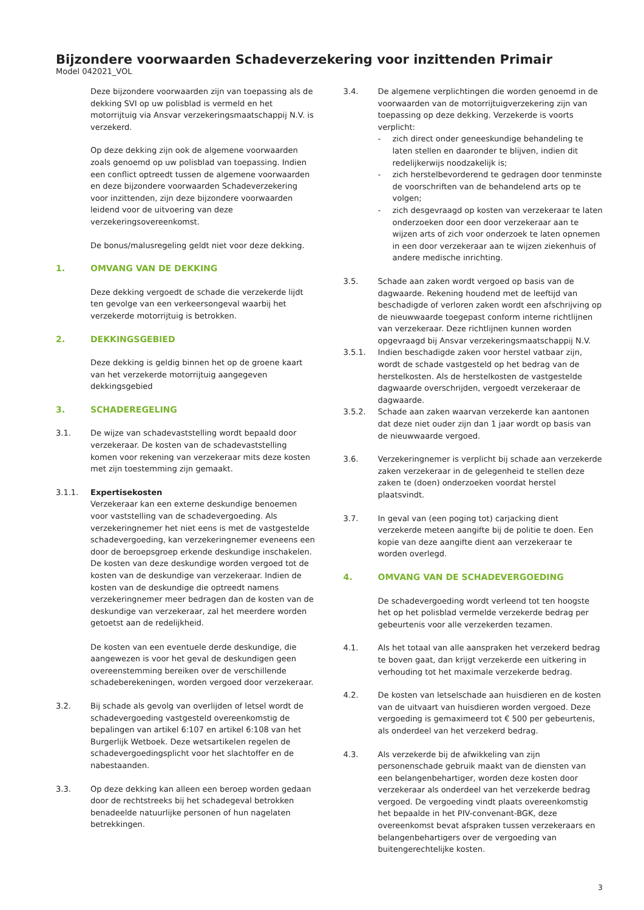Bijzondere voorwaarden Schadeverzekering voor inzittenden Primair
Model 042021_VOL
Deze bijzondere voorwaarden zijn van toepassing als de dekking SVI op uw polisblad is vermeld en het motorrijtuig via Ansvar verzekeringsmaatschappij N.V. is verzekerd.
Op deze dekking zijn ook de algemene voorwaarden zoals genoemd op uw polisblad van toepassing. Indien een conflict optreedt tussen de algemene voorwaarden en deze bijzondere voorwaarden Schadeverzekering voor inzittenden, zijn deze bijzondere voorwaarden leidend voor de uitvoering van deze verzekeringsovereenkomst.
De bonus/malusregeling geldt niet voor deze dekking.
1. OMVANG VAN DE DEKKING
Deze dekking vergoedt de schade die verzekerde lijdt ten gevolge van een verkeersongeval waarbij het verzekerde motorrijtuig is betrokken.
2. DEKKINGSGEBIED
Deze dekking is geldig binnen het op de groene kaart van het verzekerde motorrijtuig aangegeven dekkingsgebied
3. SCHADEREGELING
3.1. De wijze van schadevaststelling wordt bepaald door verzekeraar. De kosten van de schadevaststelling komen voor rekening van verzekeraar mits deze kosten met zijn toestemming zijn gemaakt.
3.1.1. Expertisekosten
Verzekeraar kan een externe deskundige benoemen voor vaststelling van de schadevergoeding. Als verzekeringnemer het niet eens is met de vastgestelde schadevergoeding, kan verzekeringnemer eveneens een door de beroepsgroep erkende deskundige inschakelen. De kosten van deze deskundige worden vergoed tot de kosten van de deskundige van verzekeraar. Indien de kosten van de deskundige die optreedt namens verzekeringnemer meer bedragen dan de kosten van de deskundige van verzekeraar, zal het meerdere worden getoetst aan de redelijkheid.
De kosten van een eventuele derde deskundige, die aangewezen is voor het geval de deskundigen geen overeenstemming bereiken over de verschillende schadeberekeningen, worden vergoed door verzekeraar.
3.2. Bij schade als gevolg van overlijden of letsel wordt de schadevergoeding vastgesteld overeenkomstig de bepalingen van artikel 6:107 en artikel 6:108 van het Burgerlijk Wetboek. Deze wetsartikelen regelen de schadevergoedingsplicht voor het slachtoffer en de nabestaanden.
3.3. Op deze dekking kan alleen een beroep worden gedaan door de rechtstreeks bij het schadegeval betrokken benadeelde natuurlijke personen of hun nagelaten betrekkingen.
3.4. De algemene verplichtingen die worden genoemd in de voorwaarden van de motorrijtuigverzekering zijn van toepassing op deze dekking. Verzekerde is voorts verplicht:
- zich direct onder geneeskundige behandeling te laten stellen en daaronder te blijven, indien dit redelijkerwijs noodzakelijk is;
- zich herstelbevorderend te gedragen door tenminste de voorschriften van de behandelend arts op te volgen;
- zich desgevraagd op kosten van verzekeraar te laten onderzoeken door een door verzekeraar aan te wijzen arts of zich voor onderzoek te laten opnemen in een door verzekeraar aan te wijzen ziekenhuis of andere medische inrichting.
3.5. Schade aan zaken wordt vergoed op basis van de dagwaarde. Rekening houdend met de leeftijd van beschadigde of verloren zaken wordt een afschrijving op de nieuwwaarde toegepast conform interne richtlijnen van verzekeraar. Deze richtlijnen kunnen worden opgevraagd bij Ansvar verzekeringsmaatschappij N.V.
3.5.1. Indien beschadigde zaken voor herstel vatbaar zijn, wordt de schade vastgesteld op het bedrag van de herstelkosten. Als de herstelkosten de vastgestelde dagwaarde overschrijden, vergoedt verzekeraar de dagwaarde.
3.5.2. Schade aan zaken waarvan verzekerde kan aantonen dat deze niet ouder zijn dan 1 jaar wordt op basis van de nieuwwaarde vergoed.
3.6. Verzekeringnemer is verplicht bij schade aan verzekerde zaken verzekeraar in de gelegenheid te stellen deze zaken te (doen) onderzoeken voordat herstel plaatsvindt.
3.7. In geval van (een poging tot) carjacking dient verzekerde meteen aangifte bij de politie te doen. Een kopie van deze aangifte dient aan verzekeraar te worden overlegd.
4. OMVANG VAN DE SCHADEVERGOEDING
De schadevergoeding wordt verleend tot ten hoogste het op het polisblad vermelde verzekerde bedrag per gebeurtenis voor alle verzekerden tezamen.
4.1. Als het totaal van alle aanspraken het verzekerd bedrag te boven gaat, dan krijgt verzekerde een uitkering in verhouding tot het maximale verzekerde bedrag.
4.2. De kosten van letselschade aan huisdieren en de kosten van de uitvaart van huisdieren worden vergoed. Deze vergoeding is gemaximeerd tot € 500 per gebeurtenis, als onderdeel van het verzekerd bedrag.
4.3. Als verzekerde bij de afwikkeling van zijn personenschade gebruik maakt van de diensten van een belangenbehartiger, worden deze kosten door verzekeraar als onderdeel van het verzekerde bedrag vergoed. De vergoeding vindt plaats overeenkomstig het bepaalde in het PIV-convenant-BGK, deze overeenkomst bevat afspraken tussen verzekeraars en belangenbehartigers over de vergoeding van buitengerechtelijke kosten.
3